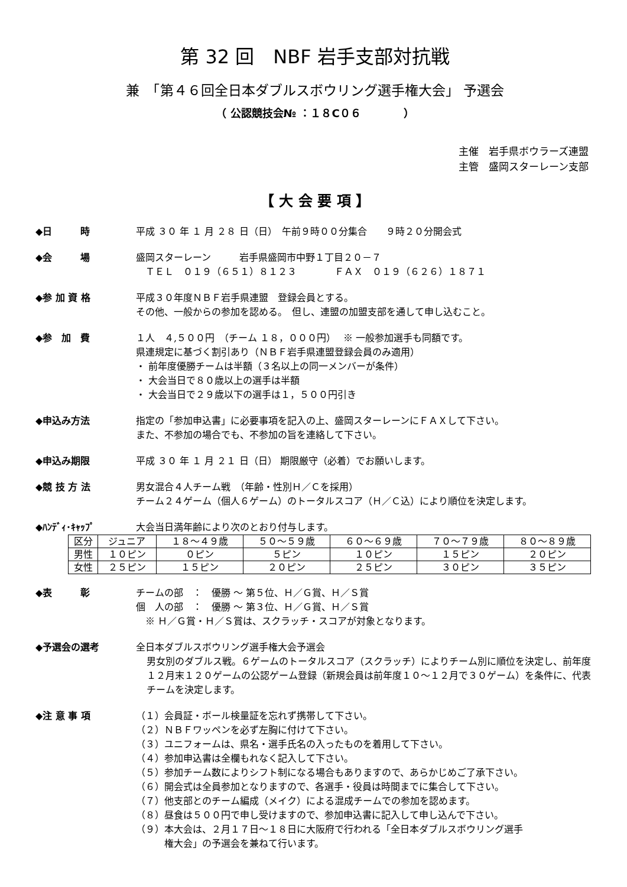第 32 回　NBF 岩手支部対抗戦
兼　「第４６回全日本ダブルスボウリング選手権大会」 予選会
（ 公認競技会№ ：１８C０６　　　　）
主催　岩手県ボウラーズ連盟
主管　盛岡スターレーン支部
【 大 会 要 項 】
◆日　　　時 平成 ３０ 年 １ 月 ２８ 日（日）　午前９時００分集合　　９時２０分開会式
◆会　　　場 盛岡スターレーン　　　岩手県盛岡市中野１丁目２０－７
　ＴＥＬ　０１９（６５１）８１２３　　　　ＦＡＸ　０１９（６２６）１８７１
◆参 加 資 格 平成３０年度ＮＢＦ岩手県連盟　登録会員とする。
その他、一般からの参加を認める。　但し、連盟の加盟支部を通して申し込むこと。
◆参　加　費 １人　４,５００円　（チーム １８，０００円）　 ※ 一般参加選手も同額です。
県連規定に基づく割引あり（ＮＢＦ岩手県連盟登録会員のみ適用）
・ 前年度優勝チームは半額（３名以上の同一メンバーが条件）
・ 大会当日で８０歳以上の選手は半額
・ 大会当日で２９歳以下の選手は１，５００円引き
◆申込み方法 指定の「参加申込書」に必要事項を記入の上、盛岡スターレーンにＦＡＸして下さい。
また、不参加の場合でも、不参加の旨を連絡して下さい。
◆申込み期限 平成 ３０ 年 １ 月 ２１ 日（日） 期限厳守（必着）でお願いします。
◆競 技 方 法 男女混合４人チーム戦　（年齢・性別Ｈ／Ｃを採用）
チーム２４ゲーム（個人６ゲーム）のトータルスコア（Ｈ／Ｃ込）により順位を決定します。
◆ﾊﾝﾃﾞｨ･ｷｬｯﾌﾟ 大会当日満年齢により次のとおり付与します。
| 区分 | ジュニア | １８～４９歳 | ５０～５９歳 | ６０～６９歳 | ７０～７９歳 | ８０～８９歳 |
| 男性 | １０ピン | ０ピン | ５ピン | １０ピン | １５ピン | ２０ピン |
| 女性 | ２５ピン | １５ピン | ２０ピン | ２５ピン | ３０ピン | ３５ピン |
◆表　　　彰 チームの部　：　優勝 ～ 第５位、Ｈ／Ｇ賞、Ｈ／Ｓ賞
個　人の部　：　優勝 ～ 第３位、Ｈ／Ｇ賞、Ｈ／Ｓ賞
　※ Ｈ／Ｇ賞・Ｈ／Ｓ賞は、スクラッチ・スコアが対象となります。
◆予選会の選考 全日本ダブルスボウリング選手権大会予選会
男女別のダブルス戦。６ゲームのトータルスコア（スクラッチ）によりチーム別に順位を決定し、前年度１２月末１２０ゲームの公認ゲーム登録（新規会員は前年度１０～１２月で３０ゲーム）を条件に、代表チームを決定します。
◆注 意 事 項 （１）会員証・ボール検量証を忘れず携帯して下さい。
（２）ＮＢＦワッペンを必ず左胸に付けて下さい。
（３）ユニフォームは、県名・選手氏名の入ったものを着用して下さい。
（４）参加申込書は全欄もれなく記入して下さい。
（５）参加チーム数によりシフト制になる場合もありますので、あらかじめご了承下さい。
（６）開会式は全員参加となりますので、各選手・役員は時間までに集合して下さい。
（７）他支部とのチーム編成（メイク）による混成チームでの参加を認めます。
（８）昼食は５００円で申し受けますので、参加申込書に記入して申し込んで下さい。
（９）本大会は、２月１７日～１８日に大阪府で行われる「全日本ダブルスボウリング選手
　　　権大会」の予選会を兼ねて行います。